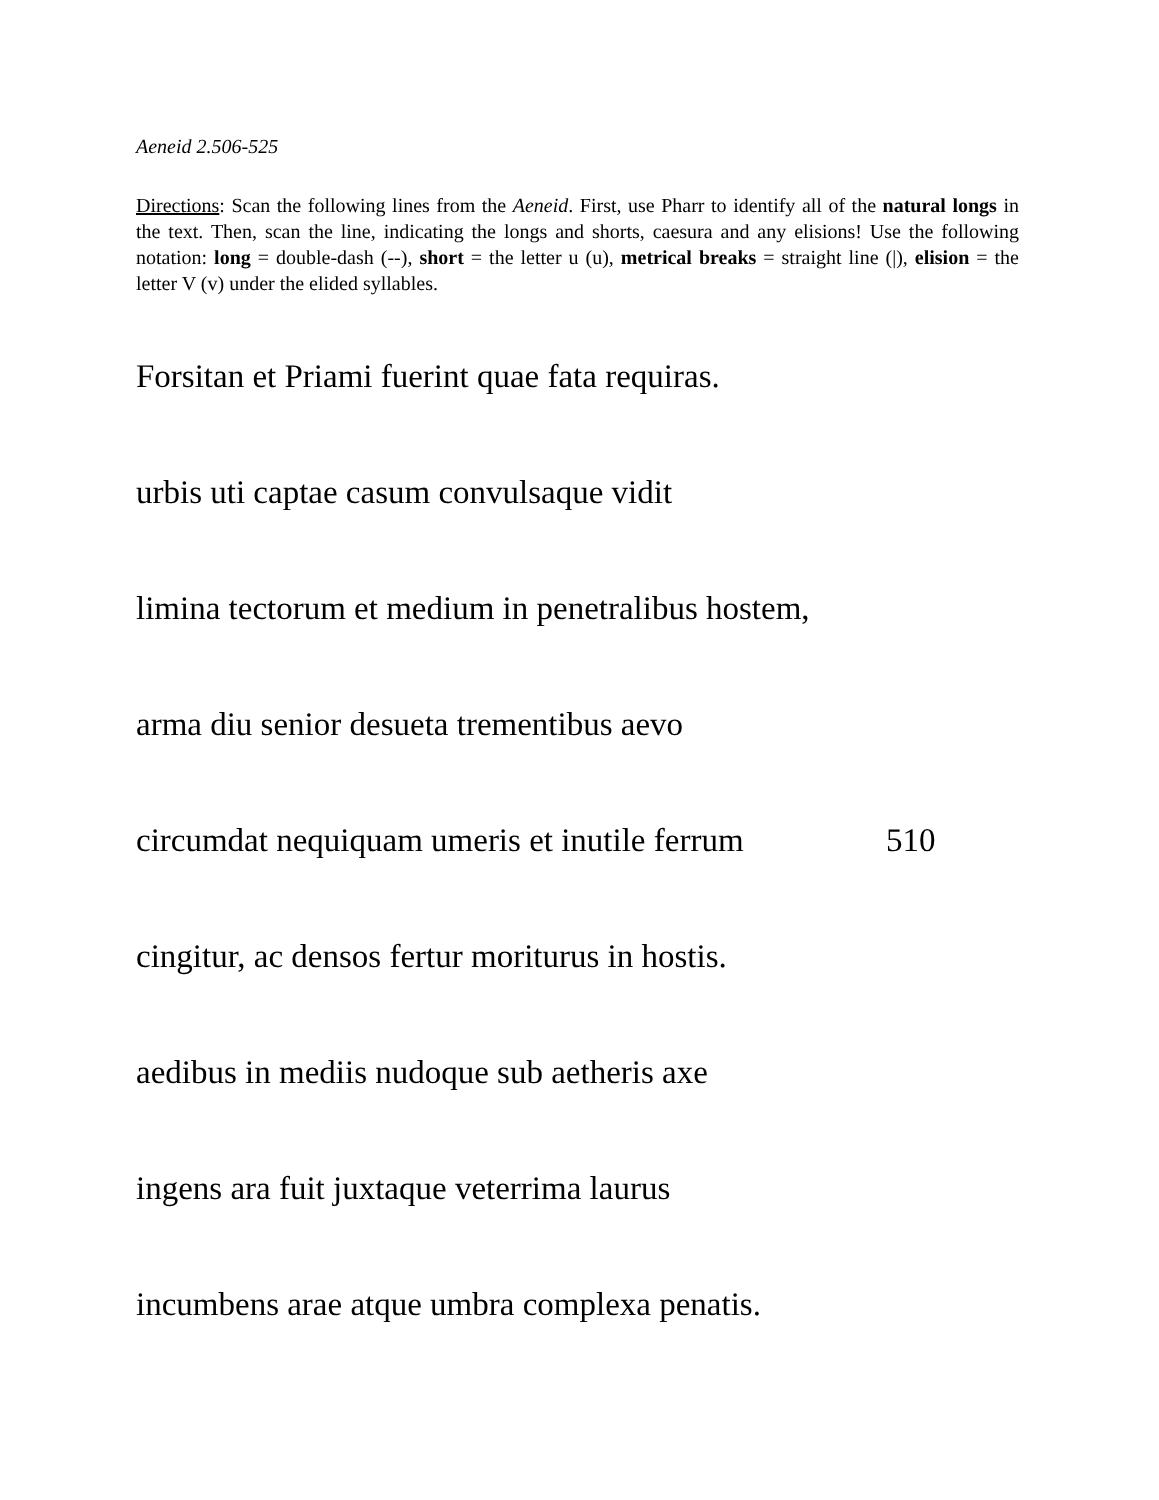Aeneid 2.506-525
Directions: Scan the following lines from the Aeneid. First, use Pharr to identify all of the natural longs in the text. Then, scan the line, indicating the longs and shorts, caesura and any elisions! Use the following notation: long = double-dash (--), short = the letter u (u), metrical breaks = straight line (|), elision = the letter V (v) under the elided syllables.
Forsitan et Priami fuerint quae fata requiras.
urbis uti captae casum convulsaque vidit
limina tectorum et medium in penetralibus hostem,
arma diu senior desueta trementibus aevo
circumdat nequiquam umeris et inutile ferrum 510
cingitur, ac densos fertur moriturus in hostis.
aedibus in mediis nudoque sub aetheris axe
ingens ara fuit juxtaque veterrima laurus
incumbens arae atque umbra complexa penatis.